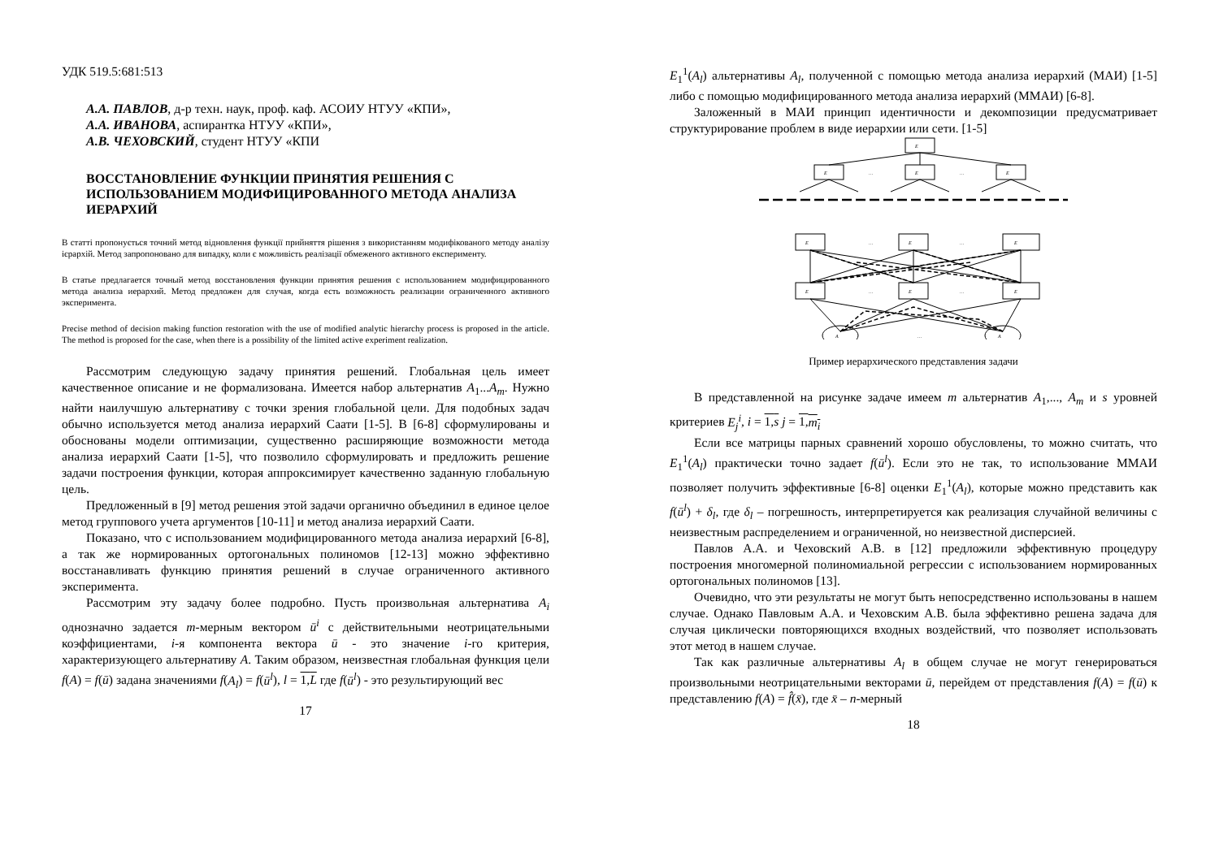УДК 519.5:681:513
А.А. ПАВЛОВ, д-р техн. наук, проф. каф. АСОИУ НТУУ «КПИ»,
А.А. ИВАНОВА, аспирантка НТУУ «КПИ»,
А.В. ЧЕХОВСКИЙ, студент НТУУ «КПИ
ВОССТАНОВЛЕНИЕ ФУНКЦИИ ПРИНЯТИЯ РЕШЕНИЯ С ИСПОЛЬЗОВАНИЕМ МОДИФИЦИРОВАННОГО МЕТОДА АНАЛИЗА ИЕРАРХИЙ
В статті пропонується точний метод відновлення функції прийняття рішення з використанням модифікованого методу аналізу ієрархій. Метод запропоновано для випадку, коли є можливість реалізації обмеженого активного експерименту.
В статье предлагается точный метод восстановления функции принятия решения с использованием модифицированного метода анализа иерархий. Метод предложен для случая, когда есть возможность реализации ограниченного активного эксперимента.
Precise method of decision making function restoration with the use of modified analytic hierarchy process is proposed in the article. The method is proposed for the case, when there is a possibility of the limited active experiment realization.
Рассмотрим следующую задачу принятия решений. Глобальная цель имеет качественное описание и не формализована. Имеется набор альтернатив A<sub>1</sub>...A<sub>m</sub>. Нужно найти наилучшую альтернативу с точки зрения глобальной цели. Для подобных задач обычно используется метод анализа иерархий Саати [1-5]. В [6-8] сформулированы и обоснованы модели оптимизации, существенно расширяющие возможности метода анализа иерархий Саати [1-5], что позволило сформулировать и предложить решение задачи построения функции, которая аппроксимирует качественно заданную глобальную цель.
Предложенный в [9] метод решения этой задачи органично объединил в единое целое метод группового учета аргументов [10-11] и метод анализа иерархий Саати.
Показано, что с использованием модифицированного метода анализа иерархий [6-8], а так же нормированных ортогональных полиномов [12-13] можно эффективно восстанавливать функцию принятия решений в случае ограниченного активного эксперимента.
Рассмотрим эту задачу более подробно. Пусть произвольная альтернатива A<sub>i</sub> однозначно задается m-мерным вектором ū<sup>i</sup> с действительными неотрицательными коэффициентами, i-я компонента вектора ū - это значение i-го критерия, характеризующего альтернативу A. Таким образом, неизвестная глобальная функция цели f(A) = f(ū) задана значениями f(A<sub>l</sub>) = f(ū<sup>l</sup>), l = 1,L где f(ū<sup>l</sup>) - это результирующий вес
17
E<sub>1</sub><sup>1</sup>(A<sub>l</sub>) альтернативы A<sub>l</sub>, полученной с помощью метода анализа иерархий (МАИ) [1-5] либо с помощью модифицированного метода анализа иерархий (ММАИ) [6-8].
Заложенный в МАИ принцип идентичности и декомпозиции предусматривает структурирование проблем в виде иерархии или сети. [1-5]
E
E
E
E
E
E
E
E
E
E
A
A
…
…
…
…
…
…
…
Пример иерархического представления задачи
В представленной на рисунке задаче имеем m альтернатив A<sub>1</sub>,..., A<sub>m</sub> и s уровней критериев E<sub>j</sub><sup>i</sup>, i = 1,s j = 1,m<sub>i</sub>
Если все матрицы парных сравнений хорошо обусловлены, то можно считать, что E<sub>1</sub><sup>1</sup>(A<sub>l</sub>) практически точно задает f(ū<sup>l</sup>). Если это не так, то использование ММАИ позволяет получить эффективные [6-8] оценки E<sub>1</sub><sup>1</sup>(A<sub>l</sub>), которые можно представить как f(ū<sup>l</sup>) + δ<sub>l</sub>, где δ<sub>l</sub> – погрешность, интерпретируется как реализация случайной величины с неизвестным распределением и ограниченной, но неизвестной дисперсией.
Павлов А.А. и Чеховский А.В. в [12] предложили эффективную процедуру построения многомерной полиномиальной регрессии с использованием нормированных ортогональных полиномов [13].
Очевидно, что эти результаты не могут быть непосредственно использованы в нашем случае. Однако Павловым А.А. и Чеховским А.В. была эффективно решена задача для случая циклически повторяющихся входных воздействий, что позволяет использовать этот метод в нашем случае.
Так как различные альтернативы A<sub>l</sub> в общем случае не могут генерироваться произвольными неотрицательными векторами ū, перейдем от представления f(A) = f(ū) к представлению f(A) = f̂(x̄), где x̄ – n-мерный
18